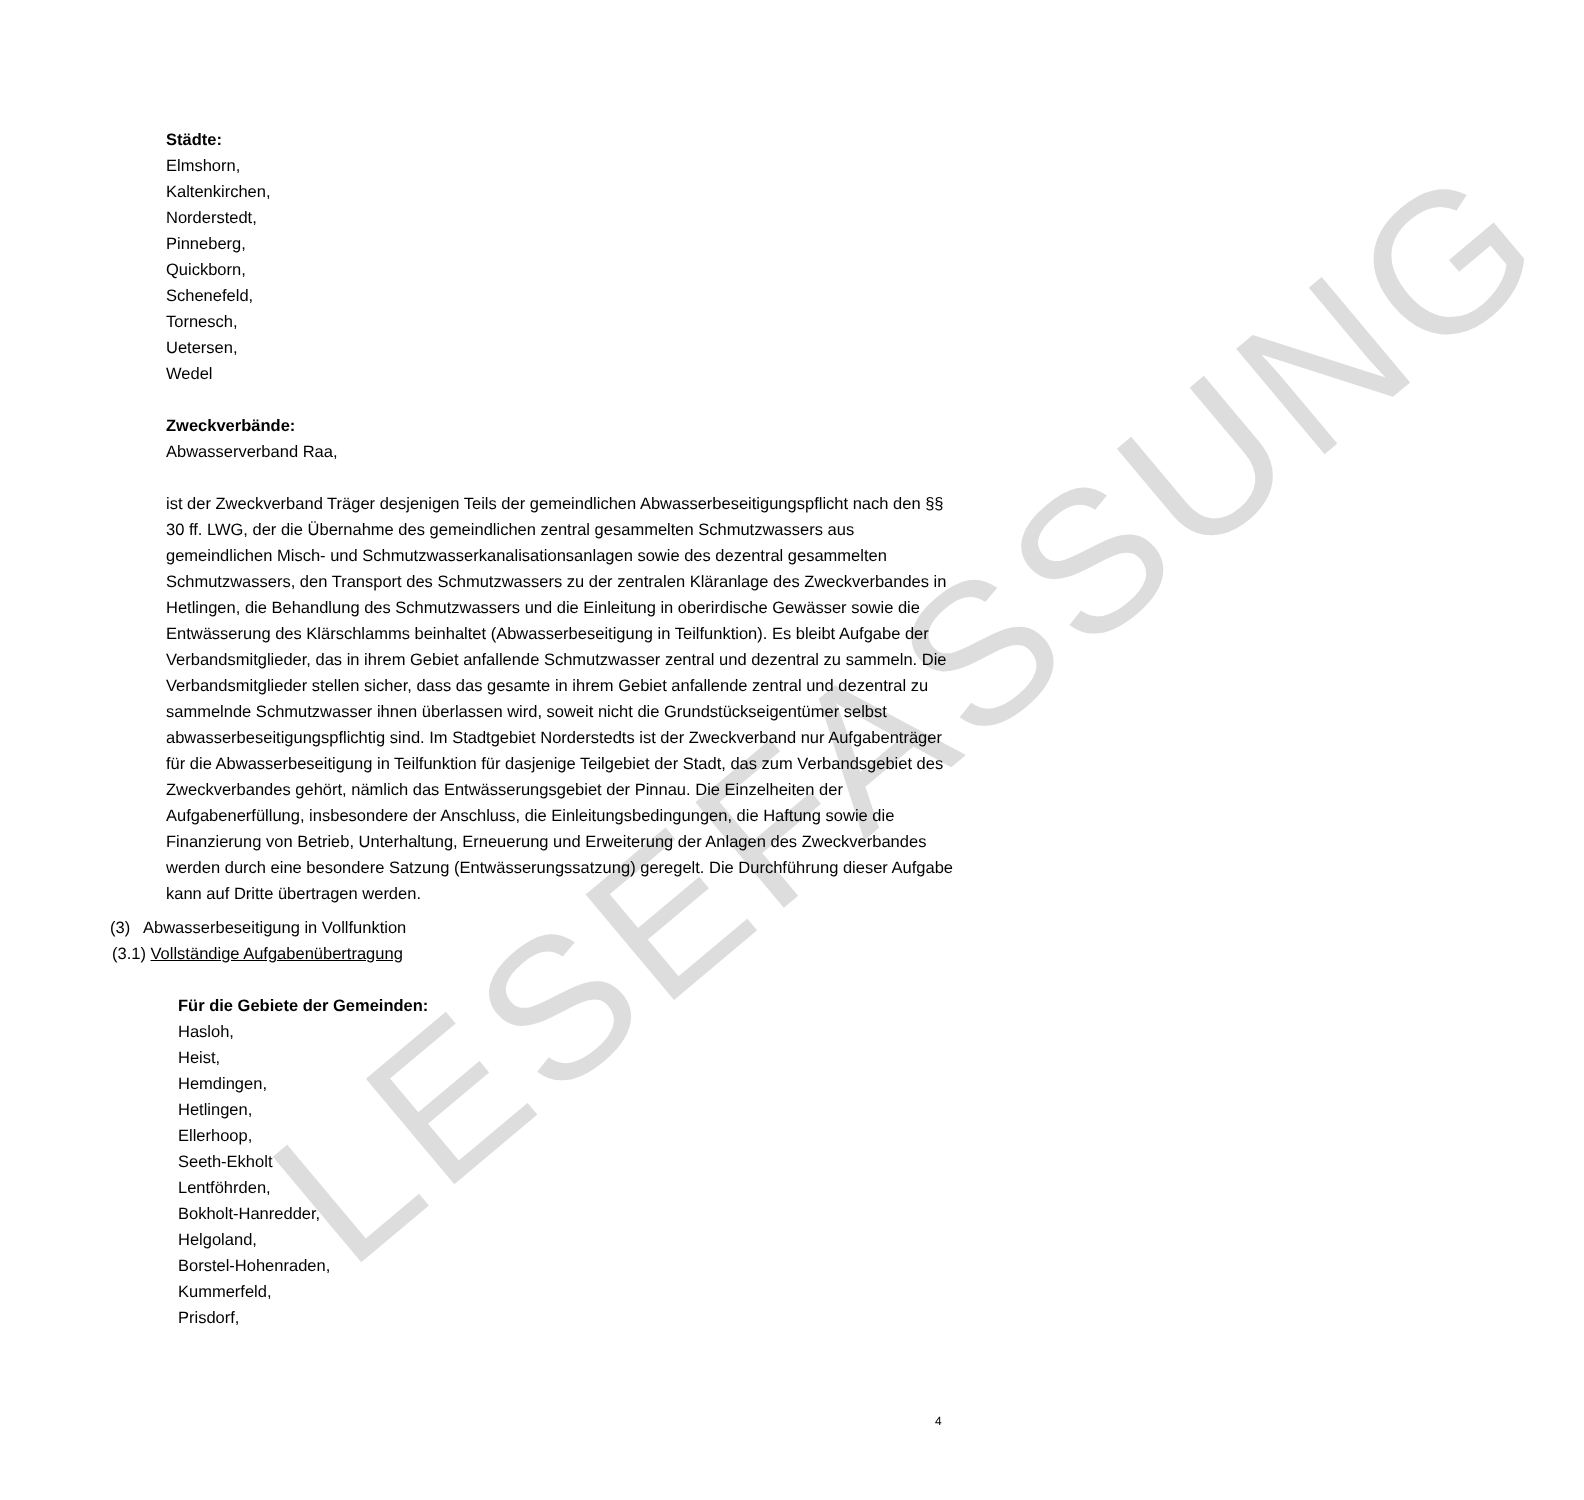LESEFASSUNG
Städte:
Elmshorn,
Kaltenkirchen,
Norderstedt,
Pinneberg,
Quickborn,
Schenefeld,
Tornesch,
Uetersen,
Wedel
Zweckverbände:
Abwasserverband Raa,
ist der Zweckverband Träger desjenigen Teils der gemeindlichen Abwasserbeseitigungs­pflicht nach den §§ 30 ff. LWG, der die Übernahme des gemeindlichen zentral gesammel­ten Schmutzwassers aus gemeindlichen Misch- und Schmutzwasserkanalisationsanlagen sowie des dezentral gesammelten Schmutzwassers, den Transport des Schmutzwassers zu der zentralen Kläranlage des Zweckverbandes in Hetlingen, die Behandlung des Schmutzwassers und die Einleitung in oberirdische Gewässer sowie die Entwässerung des Klärschlamms beinhaltet (Abwasserbeseitigung in Teilfunktion). Es bleibt Aufgabe der Verbandsmitglieder, das in ihrem Gebiet anfallende Schmutzwasser zentral und dezentral zu sammeln. Die Verbandsmitglieder stellen sicher, dass das gesamte in ihrem Gebiet anfallende zentral und dezentral zu sammelnde Schmutzwasser ihnen überlassen wird, soweit nicht die Grundstückseigentümer selbst abwasserbeseitigungspflichtig sind. Im Stadtgebiet Norderstedts ist der Zweckverband nur Aufgabenträger für die Abwasserbe­seitigung in Teilfunktion für dasjenige Teilgebiet der Stadt, das zum Verbandsgebiet des Zweckverbandes gehört, nämlich das Entwässerungsgebiet der Pinnau. Die Einzelheiten der Aufgabenerfüllung, insbesondere der Anschluss, die Einleitungsbedingungen, die Haftung sowie die Finanzierung von Betrieb, Unterhaltung, Erneuerung und Erweiterung der Anlagen des Zweckverbandes werden durch eine besondere Satzung (Entwässe­rungssatzung) geregelt. Die Durchführung dieser Aufgabe kann auf Dritte übertragen werden.
(3) Abwasserbeseitigung in Vollfunktion
(3.1) Vollständige Aufgabenübertragung
Für die Gebiete der Gemeinden:
Hasloh,
Heist,
Hemdingen,
Hetlingen,
Ellerhoop,
Seeth-Ekholt
Lentföhrden,
Bokholt-Hanredder,
Helgoland,
Borstel-Hohenraden,
Kummerfeld,
Prisdorf,
4